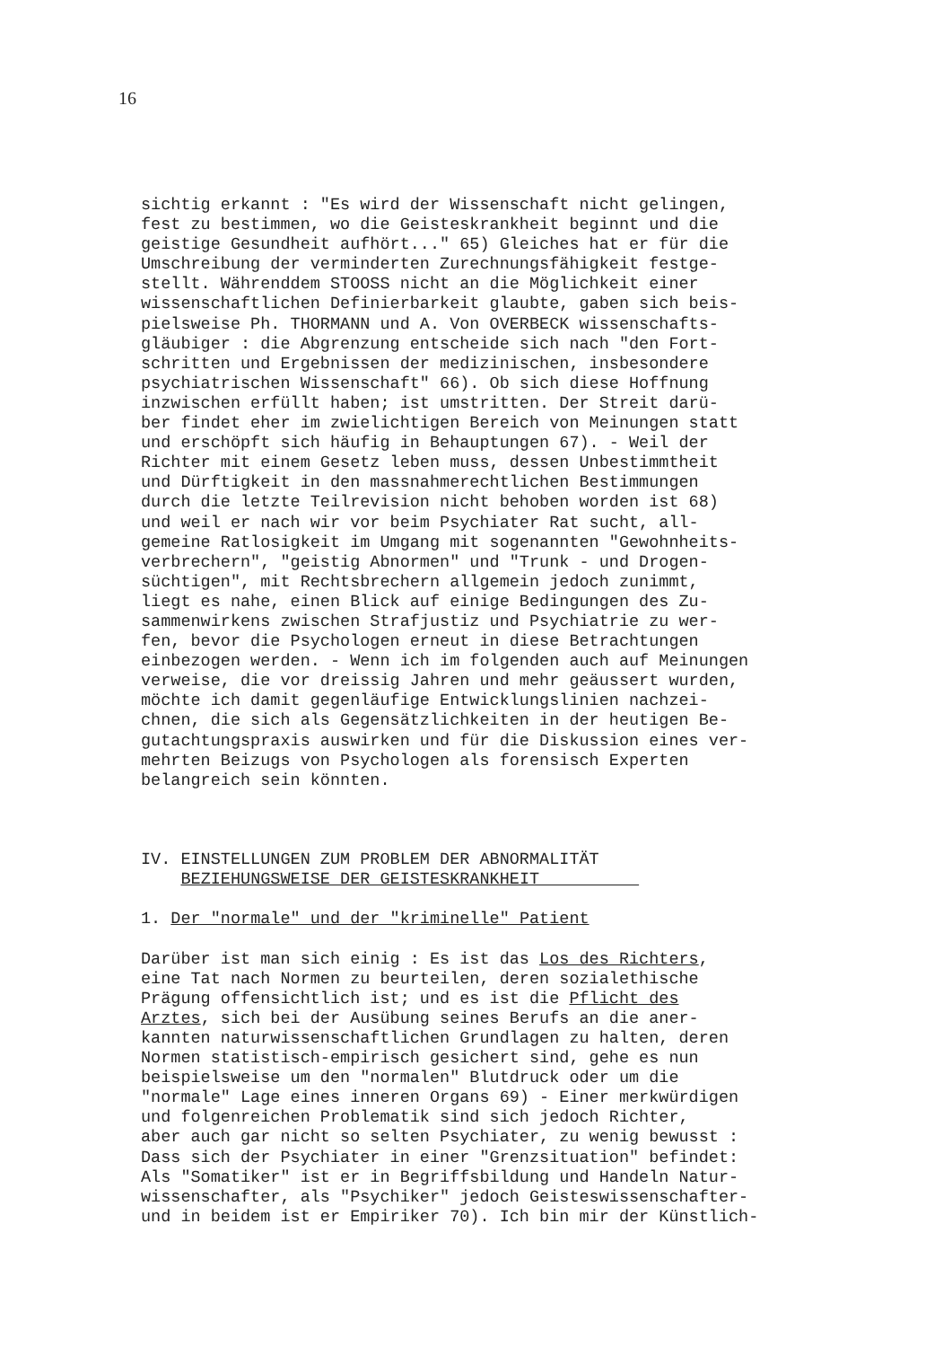16
sichtig erkannt : "Es wird der Wissenschaft nicht gelingen, fest zu bestimmen, wo die Geisteskrankheit beginnt und die geistige Gesundheit aufhört..." 65) Gleiches hat er für die Umschreibung der verminderten Zurechnungsfähigkeit festge- stellt. Währenddem STOOSS nicht an die Möglichkeit einer wissenschaftlichen Definierbarkeit glaubte, gaben sich beis- pielsweise Ph. THORMANN und A. Von OVERBECK wissenschafts- gläubiger : die Abgrenzung entscheide sich nach "den Fort- schritten und Ergebnissen der medizinischen, insbesondere psychiatrischen Wissenschaft" 66). Ob sich diese Hoffnung inzwischen erfüllt haben; ist umstritten. Der Streit darü- ber findet eher im zwielichtigen Bereich von Meinungen statt und erschöpft sich häufig in Behauptungen 67). - Weil der Richter mit einem Gesetz leben muss, dessen Unbestimmtheit und Dürftigkeit in den massnahmerechtlichen Bestimmungen durch die letzte Teilrevision nicht behoben worden ist 68) und weil er nach wir vor beim Psychiater Rat sucht, all- gemeine Ratlosigkeit im Umgang mit sogenannten "Gewohnheits- verbrechern", "geistig Abnormen" und "Trunk - und Drogen- süchtigen", mit Rechtsbrechern allgemein jedoch zunimmt, liegt es nahe, einen Blick auf einige Bedingungen des Zu- sammenwirkens zwischen Strafjustiz und Psychiatrie zu wer- fen, bevor die Psychologen erneut in diese Betrachtungen einbezogen werden. - Wenn ich im folgenden auch auf Meinungen verweise, die vor dreissig Jahren und mehr geäussert wurden, möchte ich damit gegenläufige Entwicklungslinien nachzei- chnen, die sich als Gegensätzlichkeiten in der heutigen Be- gutachtungspraxis auswirken und für die Diskussion eines ver- mehrten Beizugs von Psychologen als forensisch Experten belangreich sein könnten. IV. EINSTELLUNGEN ZUM PROBLEM DER ABNORMALITÄT BEZIEHUNGSWEISE DER GEISTESKRANKHEIT 1. Der "normale" und der "kriminelle" Patient Darüber ist man sich einig : Es ist das Los des Richters, eine Tat nach Normen zu beurteilen, deren sozialethische Prägung offensichtlich ist; und es ist die Pflicht des Arztes, sich bei der Ausübung seines Berufs an die aner- kannten naturwissenschaftlichen Grundlagen zu halten, deren Normen statistisch-empirisch gesichert sind, gehe es nun beispielsweise um den "normalen" Blutdruck oder um die "normale" Lage eines inneren Organs 69) - Einer merkwürdigen und folgenreichen Problematik sind sich jedoch Richter, aber auch gar nicht so selten Psychiater, zu wenig bewusst : Dass sich der Psychiater in einer "Grenzsituation" befindet: Als "Somatiker" ist er in Begriffsbildung und Handeln Natur- wissenschafter, als "Psychiker" jedoch Geisteswissenschafter- und in beidem ist er Empiriker 70). Ich bin mir der Künstlich-